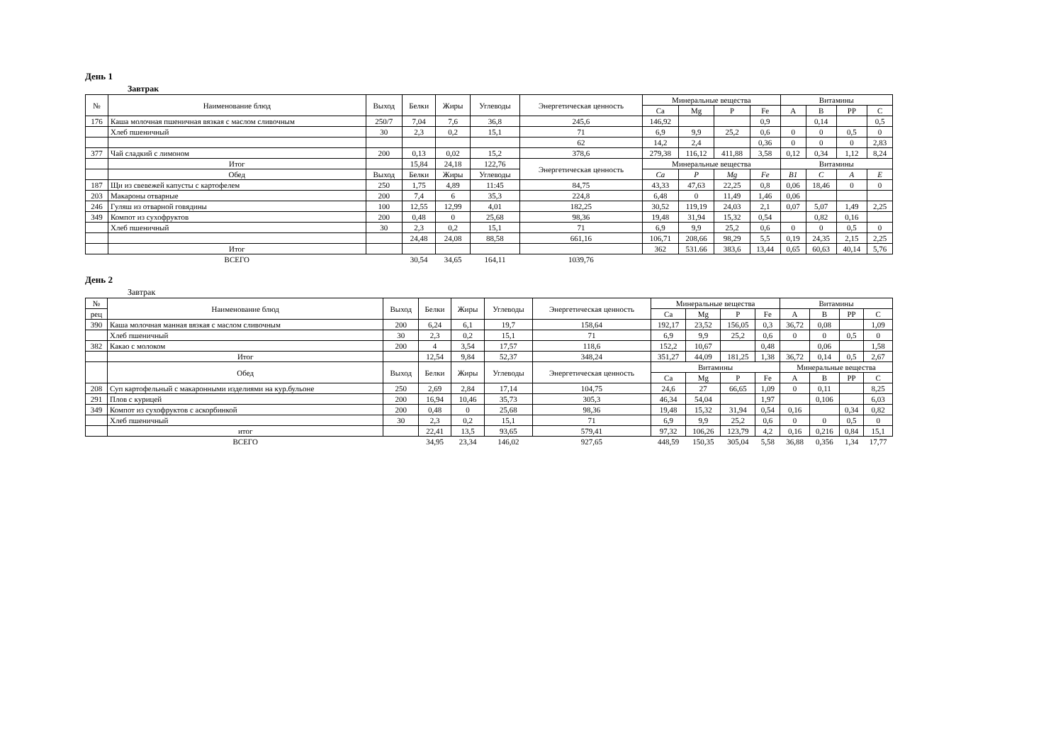День 1
Завтрак
| № | Наименование блюд | Выход | Белки | Жиры | Углеводы | Энергетическая ценность | Минеральные вещества | | | | Витамины | | | |
| --- | --- | --- | --- | --- | --- | --- | --- | --- | --- | --- | --- | --- | --- | --- |
| | | | | | | | Ca | Mg | P | Fe | A | B | PP | C |
| 176 | Каша молочная пшеничная вязкая с маслом сливочным | 250/7 | 7,04 | 7,6 | 36,8 | 245,6 | 146,92 | | | 0,9 | | 0,14 | | 0,5 |
| | Хлеб пшеничный | 30 | 2,3 | 0,2 | 15,1 | 71 | 6,9 | 9,9 | 25,2 | 0,6 | 0 | 0 | 0,5 | 0 |
| | | | | | | 62 | 14,2 | 2,4 | | 0,36 | 0 | 0 | 0 | 2,83 |
| 377 | Чай сладкий с лимоном | 200 | 0,13 | 0,02 | 15,2 | 378,6 | 279,38 | 116,12 | 411,88 | 3,58 | 0,12 | 0,34 | 1,12 | 8,24 |
| | Итог | | 15,84 | 24,18 | 122,76 | Энергетическая ценность | Минеральные вещества | | | | Витамины | | | |
| | Обед | Выход | Белки | Жиры | Углеводы | | Ca | P | Mg | Fe | B1 | C | A | E |
| 187 | Щи из свевежей капусты с картофелем | 250 | 1,75 | 4,89 | 11:45 | 84,75 | 43,33 | 47,63 | 22,25 | 0,8 | 0,06 | 18,46 | 0 | 0 |
| 203 | Макароны отварные | 200 | 7,4 | 6 | 35,3 | 224,8 | 6,48 | 0 | 11,49 | 1,46 | 0,06 | | | |
| 246 | Гуляш из отварной говядины | 100 | 12,55 | 12,99 | 4,01 | 182,25 | 30,52 | 119,19 | 24,03 | 2,1 | 0,07 | 5,07 | 1,49 | 2,25 |
| 349 | Компот из сухофруктов | 200 | 0,48 | 0 | 25,68 | 98,36 | 19,48 | 31,94 | 15,32 | 0,54 | | 0,82 | 0,16 | |
| | Хлеб пшеничный | 30 | 2,3 | 0,2 | 15,1 | 71 | 6,9 | 9,9 | 25,2 | 0,6 | 0 | 0 | 0,5 | 0 |
| | | | 24,48 | 24,08 | 88,58 | 661,16 | 106,71 | 208,66 | 98,29 | 5,5 | 0,19 | 24,35 | 2,15 | 2,25 |
| | Итог | | | | | | 362 | 531.66 | 383,6 | 13,44 | 0,65 | 60,63 | 40,14 | 5,76 |
| | ВСЕГО | | 30,54 | 34,65 | 164,11 | 1039,76 | | | | | | | | |
День 2
Завтрак
| № | Наименование блюд | Выход | Белки | Жиры | Углеводы | Энергетическая ценность | Минеральные вещества | | | | Витамины | | | |
| --- | --- | --- | --- | --- | --- | --- | --- | --- | --- | --- | --- | --- | --- | --- |
| рец | | | | | | | Ca | Mg | P | Fe | A | B | PP | C |
| 390 | Каша молочная манная вязкая с маслом сливочным | 200 | 6,24 | 6,1 | 19,7 | 158,64 | 192,17 | 23,52 | 156,05 | 0,3 | 36,72 | 0,08 | | 1,09 |
| | Хлеб пшеничный | 30 | 2,3 | 0,2 | 15,1 | 71 | 6,9 | 9,9 | 25,2 | 0,6 | 0 | 0 | 0,5 | 0 |
| 382 | Какао с молоком | 200 | 4 | 3,54 | 17,57 | 118,6 | 152,2 | 10,67 | | 0,48 | | 0,06 | | 1,58 |
| | Итог | | 12,54 | 9,84 | 52,37 | 348,24 | 351,27 | 44,09 | 181,25 | 1,38 | 36,72 | 0,14 | 0,5 | 2,67 |
| | Обед | Выход | Белки | Жиры | Углеводы | Энергетическая ценность | Витамины | | | | Минеральные вещества | | | |
| | | | | | | | Ca | Mg | P | Fe | A | B | PP | C |
| 208 | Суп картофельный с макаронными изделиями на кур.бульоне | 250 | 2,69 | 2,84 | 17,14 | 104,75 | 24,6 | 27 | 66,65 | 1,09 | 0 | 0,11 | | 8,25 |
| 291 | Плов с курицей | 200 | 16,94 | 10,46 | 35,73 | 305,3 | 46,34 | 54,04 | | 1,97 | | 0,106 | | 6,03 |
| 349 | Компот из сухофруктов с аскорбинкой | 200 | 0,48 | 0 | 25,68 | 98,36 | 19,48 | 15,32 | 31,94 | 0,54 | 0,16 | | 0,34 | 0,82 |
| | Хлеб пшеничный | 30 | 2,3 | 0,2 | 15,1 | 71 | 6,9 | 9,9 | 25,2 | 0,6 | 0 | 0 | 0,5 | 0 |
| | итог | | 22,41 | 13,5 | 93,65 | 579,41 | 97,32 | 106,26 | 123,79 | 4,2 | 0,16 | 0,216 | 0,84 | 15,1 |
| | ВСЕГО | | 34,95 | 23,34 | 146,02 | 927,65 | 448,59 | 150,35 | 305,04 | 5,58 | 36,88 | 0,356 | 1,34 | 17,77 |